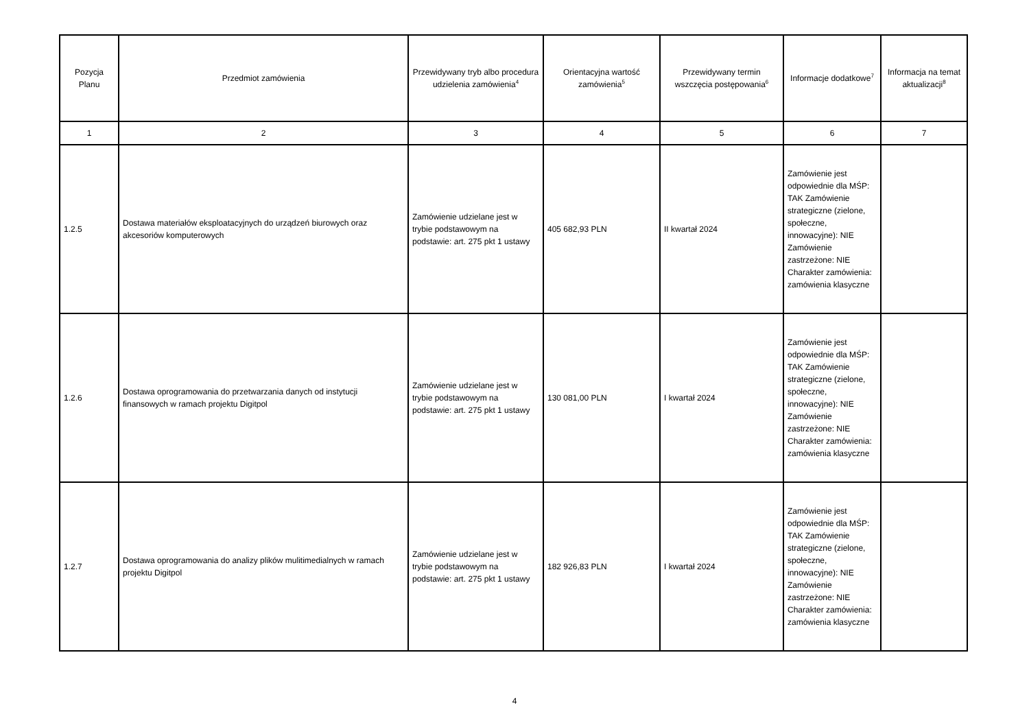| Pozycja Planu | Przedmiot zamówienia | Przewidywany tryb albo procedura udzielenia zamówienia<sup>4</sup> | Orientacyjna wartość zamówienia<sup>5</sup> | Przewidywany termin wszczęcia postępowania<sup>6</sup> | Informacje dodatkowe<sup>7</sup> | Informacja na temat aktualizacji<sup>8</sup> |
| --- | --- | --- | --- | --- | --- | --- |
| 1 | 2 | 3 | 4 | 5 | 6 | 7 |
| 1.2.5 | Dostawa materiałów eksploatacyjnych do urządzeń biurowych oraz akcesoriów komputerowych | Zamówienie udzielane jest w trybie podstawowym na podstawie: art. 275 pkt 1 ustawy | 405 682,93 PLN | II kwartał 2024 | Zamówienie jest odpowiednie dla MŚP: TAK Zamówienie strategiczne (zielone, społeczne, innowacyjne): NIE Zamówienie zastrzeżone: NIE Charakter zamówienia: zamówienia klasyczne | |
| 1.2.6 | Dostawa oprogramowania do przetwarzania danych od instytucji finansowych w ramach projektu Digitpol | Zamówienie udzielane jest w trybie podstawowym na podstawie: art. 275 pkt 1 ustawy | 130 081,00 PLN | I kwartał 2024 | Zamówienie jest odpowiednie dla MŚP: TAK Zamówienie strategiczne (zielone, społeczne, innowacyjne): NIE Zamówienie zastrzeżone: NIE Charakter zamówienia: zamówienia klasyczne | |
| 1.2.7 | Dostawa oprogramowania do analizy plików mulitimedialnych w ramach projektu Digitpol | Zamówienie udzielane jest w trybie podstawowym na podstawie: art. 275 pkt 1 ustawy | 182 926,83 PLN | I kwartał 2024 | Zamówienie jest odpowiednie dla MŚP: TAK Zamówienie strategiczne (zielone, społeczne, innowacyjne): NIE Zamówienie zastrzeżone: NIE Charakter zamówienia: zamówienia klasyczne | |
4